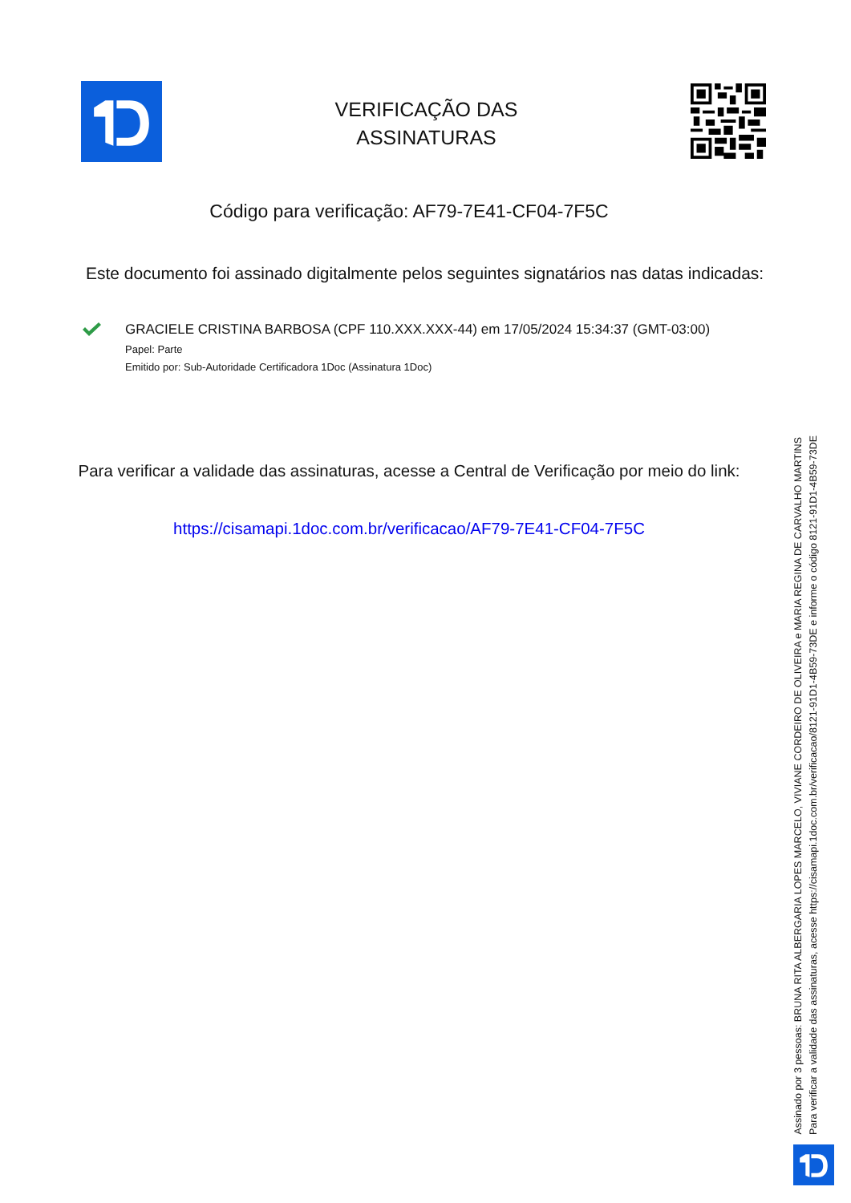VERIFICAÇÃO DAS
ASSINATURAS
Código para verificação: AF79-7E41-CF04-7F5C
Este documento foi assinado digitalmente pelos seguintes signatários nas datas indicadas:
GRACIELE CRISTINA BARBOSA (CPF 110.XXX.XXX-44) em 17/05/2024 15:34:37 (GMT-03:00)
Papel: Parte
Emitido por: Sub-Autoridade Certificadora 1Doc (Assinatura 1Doc)
Para verificar a validade das assinaturas, acesse a Central de Verificação por meio do link:
https://cisamapi.1doc.com.br/verificacao/AF79-7E41-CF04-7F5C
Assinado por 3 pessoas: BRUNA RITA ALBERGARIA LOPES MARCELO, VIVIANE CORDEIRO DE OLIVEIRA e MARIA REGINA DE CARVALHO MARTINS
Para verificar a validade das assinaturas, acesse https://cisamapi.1doc.com.br/verificacao/8121-91D1-4B59-73DE e informe o código 8121-91D1-4B59-73DE